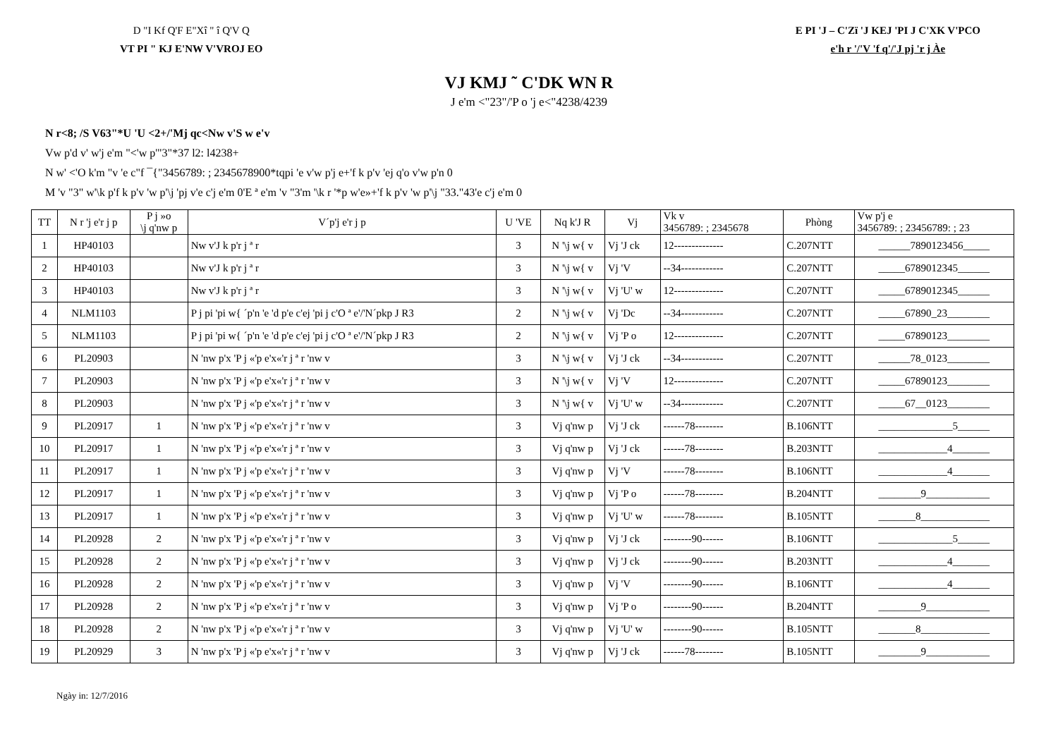D "I Kf Q'F E"Xî " î Q'V Q
VT PI " KJ E'NW V'VROJ EO
E PI 'J – C'Zï 'J KEJ 'PI J C'XK V'PCO
e'h r '/'V 'f q'/'J pj 'r j Àe
VJ KMJ ˜ C'DK WN R
J e'm <"23"/'P o 'j e<"4238/4239
N r<8; /S V63"*U 'U <2+/'Mj qc<Nw v'S w e'v
Vw p'd v' w'j e'm "<'w p'"3"*37 l2: l4238+
N w' <'O k'm "v 'e c"f ¯{"3456789: ; 2345678900*tqpi 'e v'w p'j e+'f k p'v 'ej q'o v'w p'n 0
M 'v "3" w'\k p'f k p'v 'w p'\j 'pj v'e c'j e'm 0'E ª e'm 'v "3'm '\k r '*p w'e»+'f k p'v 'w p'\j "33."43'e c'j e'm 0
| TT | N r 'j e'r j p | P j »o \j q'nw p | V´p'j e'r j p | U 'VE | Nq k'J R | Vj | Vk v 3456789: ; 2345678 | Phòng | Vw p'j e 3456789: ; 23456789: ; 23 |
| --- | --- | --- | --- | --- | --- | --- | --- | --- | --- |
| 1 | HP40103 | | Nw v'J k p'r j ª r | 3 | N '\j w{ v | Vj 'J ck | 12-------------- | C.207NTT | ______7890123456_____ |
| 2 | HP40103 | | Nw v'J k p'r j ª r | 3 | N '\j w{ v | Vj 'V | --34------------ | C.207NTT | _____6789012345______ |
| 3 | HP40103 | | Nw v'J k p'r j ª r | 3 | N '\j w{ v | Vj 'U' w | 12-------------- | C.207NTT | _____6789012345______ |
| 4 | NLM1103 | | P j pi 'pi w{ ´p'n 'e 'd p'e c'ej 'pi j c'O ª e'/'N´pkp J R3 | 2 | N '\j w{ v | Vj 'Dc | --34------------ | C.207NTT | _____67890_23________ |
| 5 | NLM1103 | | P j pi 'pi w{ ´p'n 'e 'd p'e c'ej 'pi j c'O ª e'/'N´pkp J R3 | 2 | N '\j w{ v | Vj 'P o | 12-------------- | C.207NTT | _____67890123________ |
| 6 | PL20903 | | N 'nw p'x 'P j «'p e'x«'r j ª r 'nw v | 3 | N '\j w{ v | Vj 'J ck | --34------------ | C.207NTT | ______78_0123________ |
| 7 | PL20903 | | N 'nw p'x 'P j «'p e'x«'r j ª r 'nw v | 3 | N '\j w{ v | Vj 'V | 12-------------- | C.207NTT | _____67890123________ |
| 8 | PL20903 | | N 'nw p'x 'P j «'p e'x«'r j ª r 'nw v | 3 | N '\j w{ v | Vj 'U' w | --34------------ | C.207NTT | _____67__0123________ |
| 9 | PL20917 | 1 | N 'nw p'x 'P j «'p e'x«'r j ª r 'nw v | 3 | Vj q'nw p | Vj 'J ck | ------78-------- | B.106NTT | ______________5______ |
| 10 | PL20917 | 1 | N 'nw p'x 'P j «'p e'x«'r j ª r 'nw v | 3 | Vj q'nw p | Vj 'J ck | ------78-------- | B.203NTT | _____________4_______ |
| 11 | PL20917 | 1 | N 'nw p'x 'P j «'p e'x«'r j ª r 'nw v | 3 | Vj q'nw p | Vj 'V | ------78-------- | B.106NTT | _____________4_______ |
| 12 | PL20917 | 1 | N 'nw p'x 'P j «'p e'x«'r j ª r 'nw v | 3 | Vj q'nw p | Vj 'P o | ------78-------- | B.204NTT | ________9____________ |
| 13 | PL20917 | 1 | N 'nw p'x 'P j «'p e'x«'r j ª r 'nw v | 3 | Vj q'nw p | Vj 'U' w | ------78-------- | B.105NTT | _______8_____________ |
| 14 | PL20928 | 2 | N 'nw p'x 'P j «'p e'x«'r j ª r 'nw v | 3 | Vj q'nw p | Vj 'J ck | --------90------ | B.106NTT | ______________5______ |
| 15 | PL20928 | 2 | N 'nw p'x 'P j «'p e'x«'r j ª r 'nw v | 3 | Vj q'nw p | Vj 'J ck | --------90------ | B.203NTT | _____________4_______ |
| 16 | PL20928 | 2 | N 'nw p'x 'P j «'p e'x«'r j ª r 'nw v | 3 | Vj q'nw p | Vj 'V | --------90------ | B.106NTT | _____________4_______ |
| 17 | PL20928 | 2 | N 'nw p'x 'P j «'p e'x«'r j ª r 'nw v | 3 | Vj q'nw p | Vj 'P o | --------90------ | B.204NTT | ________9____________ |
| 18 | PL20928 | 2 | N 'nw p'x 'P j «'p e'x«'r j ª r 'nw v | 3 | Vj q'nw p | Vj 'U' w | --------90------ | B.105NTT | _______8_____________ |
| 19 | PL20929 | 3 | N 'nw p'x 'P j «'p e'x«'r j ª r 'nw v | 3 | Vj q'nw p | Vj 'J ck | ------78-------- | B.105NTT | ________9____________ |
Ngày in: 12/7/2016